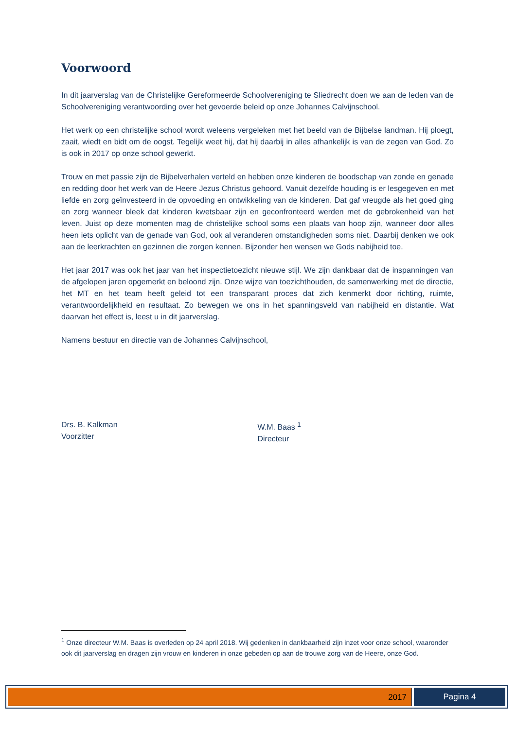Voorwoord
In dit jaarverslag van de Christelijke Gereformeerde Schoolvereniging te Sliedrecht doen we aan de leden van de Schoolvereniging verantwoording over het gevoerde beleid op onze Johannes Calvijnschool.
Het werk op een christelijke school wordt weleens vergeleken met het beeld van de Bijbelse landman. Hij ploegt, zaait, wiedt en bidt om de oogst. Tegelijk weet hij, dat hij daarbij in alles afhankelijk is van de zegen van God. Zo is ook in 2017 op onze school gewerkt.
Trouw en met passie zijn de Bijbelverhalen verteld en hebben onze kinderen de boodschap van zonde en genade en redding door het werk van de Heere Jezus Christus gehoord. Vanuit dezelfde houding is er lesgegeven en met liefde en zorg geïnvesteerd in de opvoeding en ontwikkeling van de kinderen. Dat gaf vreugde als het goed ging en zorg wanneer bleek dat kinderen kwetsbaar zijn en geconfronteerd werden met de gebrokenheid van het leven. Juist op deze momenten mag de christelijke school soms een plaats van hoop zijn, wanneer door alles heen iets oplicht van de genade van God, ook al veranderen omstandigheden soms niet. Daarbij denken we ook aan de leerkrachten en gezinnen die zorgen kennen. Bijzonder hen wensen we Gods nabijheid toe.
Het jaar 2017 was ook het jaar van het inspectietoezicht nieuwe stijl. We zijn dankbaar dat de inspanningen van de afgelopen jaren opgemerkt en beloond zijn. Onze wijze van toezichthouden, de samenwerking met de directie, het MT en het team heeft geleid tot een transparant proces dat zich kenmerkt door richting, ruimte, verantwoordelijkheid en resultaat. Zo bewegen we ons in het spanningsveld van nabijheid en distantie. Wat daarvan het effect is, leest u in dit jaarverslag.
Namens bestuur en directie van de Johannes Calvijnschool,
Drs. B. Kalkman
Voorzitter
W.M. Baas <sup>1</sup>
Directeur
<sup>1</sup> Onze directeur W.M. Baas is overleden op 24 april 2018. Wij gedenken in dankbaarheid zijn inzet voor onze school, waaronder ook dit jaarverslag en dragen zijn vrouw en kinderen in onze gebeden op aan de trouwe zorg van de Heere, onze God.
2017 Pagina 4